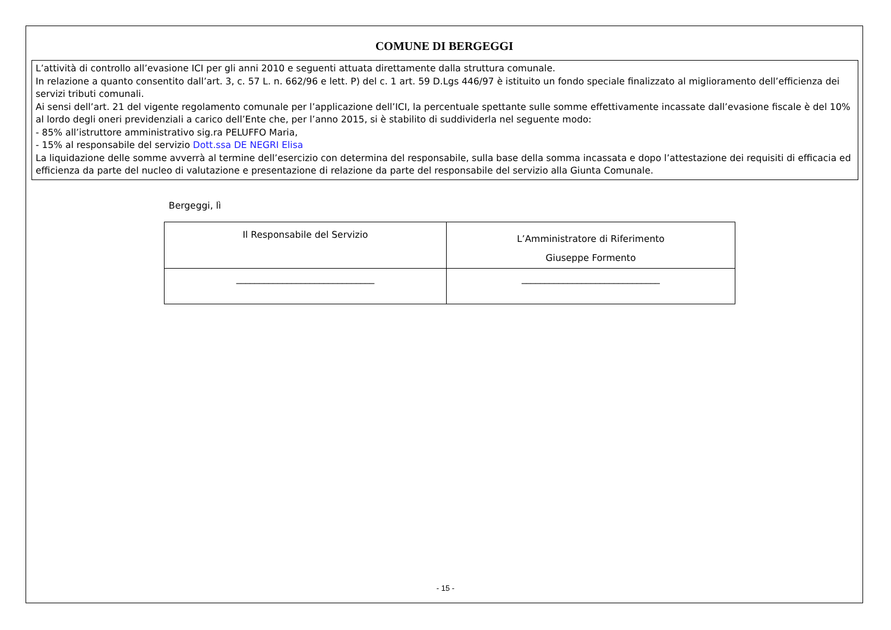COMUNE DI BERGEGGI
L’attività di controllo all’evasione ICI per gli anni 2010 e seguenti attuata direttamente dalla struttura comunale.
In relazione a quanto consentito dall’art. 3, c. 57 L. n. 662/96 e lett. P) del c. 1 art. 59 D.Lgs 446/97 è istituito un fondo speciale finalizzato al miglioramento dell’efficienza dei servizi tributi comunali.
Ai sensi dell’art. 21 del vigente regolamento comunale per l’applicazione dell’ICI, la percentuale spettante sulle somme effettivamente incassate dall’evasione fiscale è del 10% al lordo degli oneri previdenziali a carico dell’Ente che, per l’anno 2015, si è stabilito di suddividerla nel seguente modo:
- 85% all’istruttore amministrativo sig.ra PELUFFO Maria,
- 15% al responsabile del servizio Dott.ssa DE NEGRI Elisa
La liquidazione delle somme avverrà al termine dell’esercizio con determina del responsabile, sulla base della somma incassata e dopo l’attestazione dei requisiti di efficacia ed efficienza da parte del nucleo di valutazione e presentazione di relazione da parte del responsabile del servizio alla Giunta Comunale.
Bergeggi, lì
| Il Responsabile del Servizio | L’Amministratore di Riferimento Giuseppe Formento |
| ______________________________ | ______________________________ |
- 15 -